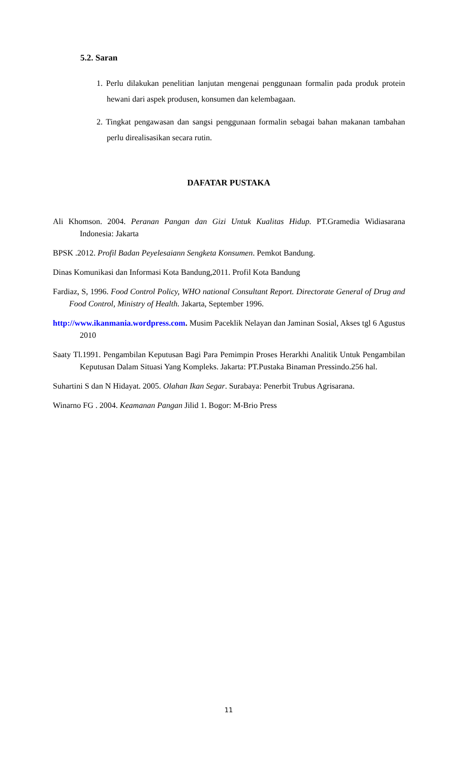5.2. Saran
1. Perlu dilakukan penelitian lanjutan mengenai penggunaan formalin pada produk protein hewani dari aspek produsen, konsumen dan kelembagaan.
2. Tingkat pengawasan dan sangsi penggunaan formalin sebagai bahan makanan tambahan perlu direalisasikan secara rutin.
DAFATAR PUSTAKA
Ali Khomson. 2004. Peranan Pangan dan Gizi Untuk Kualitas Hidup. PT.Gramedia Widiasarana Indonesia: Jakarta
BPSK .2012. Profil Badan Peyelesaiann Sengketa Konsumen. Pemkot Bandung.
Dinas Komunikasi dan Informasi Kota Bandung,2011. Profil Kota Bandung
Fardiaz, S, 1996. Food Control Policy, WHO national Consultant Report. Directorate General of Drug and Food Control, Ministry of Health. Jakarta, September 1996.
http://www.ikanmania.wordpress.com. Musim Paceklik Nelayan dan Jaminan Sosial, Akses tgl 6 Agustus 2010
Saaty Tl.1991. Pengambilan Keputusan Bagi Para Pemimpin Proses Herarkhi Analitik Untuk Pengambilan Keputusan Dalam Situasi Yang Kompleks. Jakarta: PT.Pustaka Binaman Pressindo.256 hal.
Suhartini S dan N Hidayat. 2005. Olahan Ikan Segar. Surabaya: Penerbit Trubus Agrisarana.
Winarno FG . 2004. Keamanan Pangan Jilid 1. Bogor: M-Brio Press
11